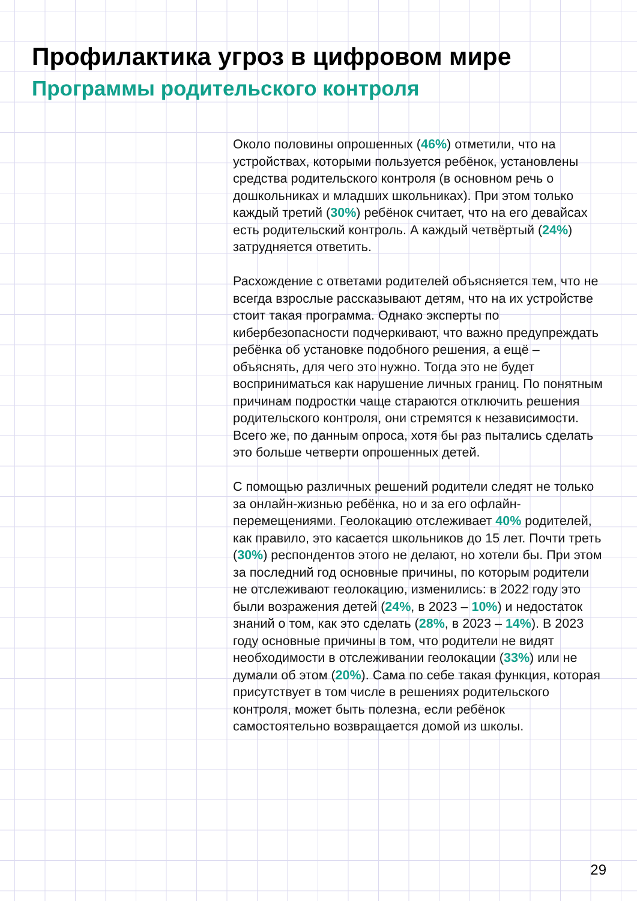Профилактика угроз в цифровом мире
Программы родительского контроля
Около половины опрошенных (46%) отметили, что на устройствах, которыми пользуется ребёнок, установлены средства родительского контроля (в основном речь о дошкольниках и младших школьниках). При этом только каждый третий (30%) ребёнок считает, что на его девайсах есть родительский контроль. А каждый четвёртый (24%) затрудняется ответить.
Расхождение с ответами родителей объясняется тем, что не всегда взрослые рассказывают детям, что на их устройстве стоит такая программа. Однако эксперты по кибербезопасности подчеркивают, что важно предупреждать ребёнка об установке подобного решения, а ещё – объяснять, для чего это нужно. Тогда это не будет восприниматься как нарушение личных границ. По понятным причинам подростки чаще стараются отключить решения родительского контроля, они стремятся к независимости. Всего же, по данным опроса, хотя бы раз пытались сделать это больше четверти опрошенных детей.
С помощью различных решений родители следят не только за онлайн-жизнью ребёнка, но и за его офлайн-перемещениями. Геолокацию отслеживает 40% родителей, как правило, это касается школьников до 15 лет. Почти треть (30%) респондентов этого не делают, но хотели бы. При этом за последний год основные причины, по которым родители не отслеживают геолокацию, изменились: в 2022 году это были возражения детей (24%, в 2023 – 10%) и недостаток знаний о том, как это сделать (28%, в 2023 – 14%). В 2023 году основные причины в том, что родители не видят необходимости в отслеживании геолокации (33%) или не думали об этом (20%). Сама по себе такая функция, которая присутствует в том числе в решениях родительского контроля, может быть полезна, если ребёнок самостоятельно возвращается домой из школы.
29